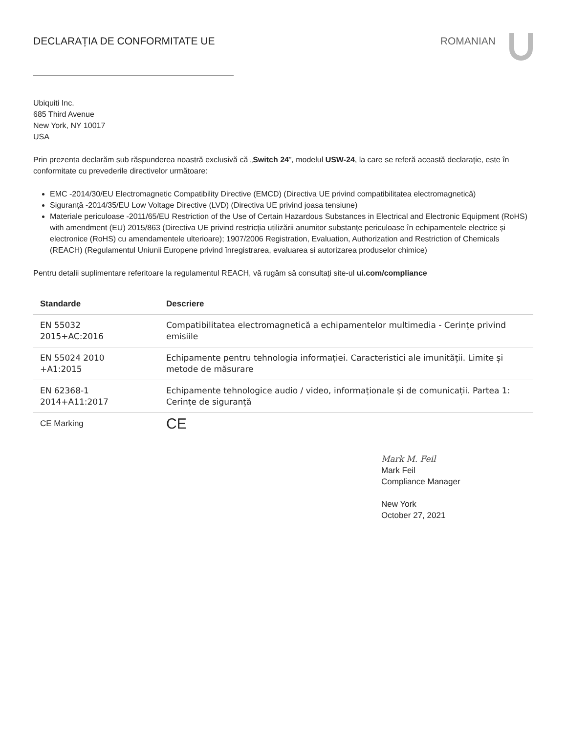DECLARAȚIA DE CONFORMITATE UE ROMANIAN
Ubiquiti Inc.
685 Third Avenue
New York, NY 10017
USA
Prin prezenta declarăm sub răspunderea noastră exclusivă că „Switch 24”, modelul USW-24, la care se referă această declarație, este în conformitate cu prevederile directivelor următoare:
EMC -2014/30/EU Electromagnetic Compatibility Directive (EMCD) (Directiva UE privind compatibilitatea electromagnetică)
Siguranță -2014/35/EU Low Voltage Directive (LVD) (Directiva UE privind joasa tensiune)
Materiale periculoase -2011/65/EU Restriction of the Use of Certain Hazardous Substances in Electrical and Electronic Equipment (RoHS) with amendment (EU) 2015/863 (Directiva UE privind restricția utilizării anumitor substanțe periculoase în echipamentele electrice și electronice (RoHS) cu amendamentele ulterioare); 1907/2006 Registration, Evaluation, Authorization and Restriction of Chemicals (REACH) (Regulamentul Uniunii Europene privind înregistrarea, evaluarea si autorizarea produselor chimice)
Pentru detalii suplimentare referitoare la regulamentul REACH, vă rugăm să consultați site-ul ui.com/compliance
| Standarde | Descriere |
| --- | --- |
| EN 55032 2015+AC:2016 | Compatibilitatea electromagnetică a echipamentelor multimedia - Cerințe privind emisiile |
| EN 55024 2010 +A1:2015 | Echipamente pentru tehnologia informației. Caracteristici ale imunității. Limite și metode de măsurare |
| EN 62368-1 2014+A11:2017 | Echipamente tehnologice audio / video, informaționale și de comunicații. Partea 1: Cerințe de siguranță |
| CE Marking | CE |
Mark M. Feil
Mark Feil
Compliance Manager
New York
October 27, 2021